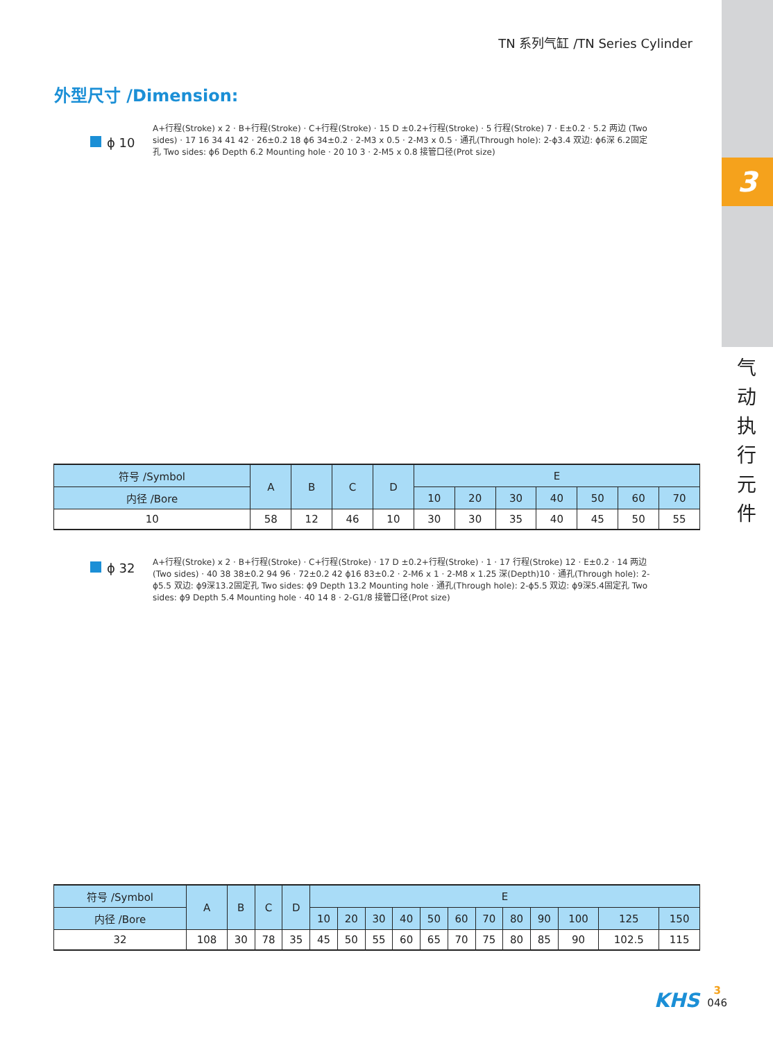3
气 动 执 行 元 件
TN 系列气缸 /TN Series Cylinder
外型尺寸 /Dimension:
ϕ 10
A+行程(Stroke) x 2 · B+行程(Stroke) · C+行程(Stroke) · 15 D ±0.2+行程(Stroke) · 5 行程(Stroke) 7 · E±0.2 · 5.2 两边 (Two sides) · 17 16 34 41 42 · 26±0.2 18 ϕ6 34±0.2 · 2-M3 x 0.5 · 2-M3 x 0.5 · 通孔(Through hole): 2-ϕ3.4 双边: ϕ6深 6.2固定孔 Two sides: ϕ6 Depth 6.2 Mounting hole · 20 10 3 · 2-M5 x 0.8 接管口径(Prot size)
| 符号 /Symbol | A | B | C | D | E | | | | | | |
| --- | --- | --- | --- | --- | --- | --- | --- | --- | --- | --- | --- |
| 内径 /Bore | | | | | 10 | 20 | 30 | 40 | 50 | 60 | 70 |
| 10 | 58 | 12 | 46 | 10 | 30 | 30 | 35 | 40 | 45 | 50 | 55 |
ϕ 32
A+行程(Stroke) x 2 · B+行程(Stroke) · C+行程(Stroke) · 17 D ±0.2+行程(Stroke) · 1 · 17 行程(Stroke) 12 · E±0.2 · 14 两边 (Two sides) · 40 38 38±0.2 94 96 · 72±0.2 42 ϕ16 83±0.2 · 2-M6 x 1 · 2-M8 x 1.25 深(Depth)10 · 通孔(Through hole): 2-ϕ5.5 双边: ϕ9深13.2固定孔 Two sides: ϕ9 Depth 13.2 Mounting hole · 通孔(Through hole): 2-ϕ5.5 双边: ϕ9深5.4固定孔 Two sides: ϕ9 Depth 5.4 Mounting hole · 40 14 8 · 2-G1/8 接管口径(Prot size)
| 符号 /Symbol | A | B | C | D | E | | | | | | | | | | | |
| --- | --- | --- | --- | --- | --- | --- | --- | --- | --- | --- | --- | --- | --- | --- | --- | --- |
| 内径 /Bore | | | | | 10 | 20 | 30 | 40 | 50 | 60 | 70 | 80 | 90 | 100 | 125 | 150 |
| 32 | 108 | 30 | 78 | 35 | 45 | 50 | 55 | 60 | 65 | 70 | 75 | 80 | 85 | 90 | 102.5 | 115 |
KHS
3
046